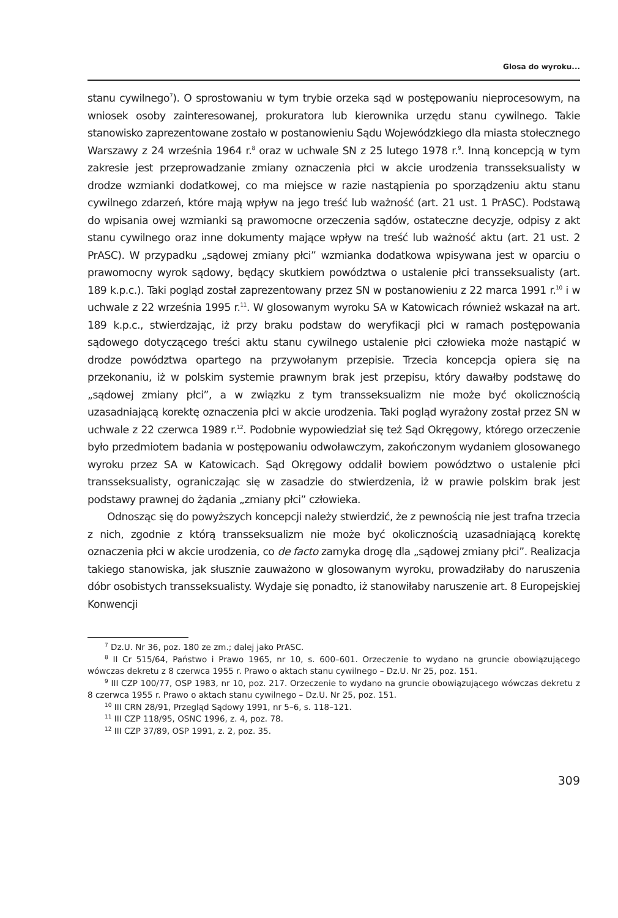Glosa do wyroku...
stanu cywilnego<sup>7</sup>). O sprostowaniu w tym trybie orzeka sąd w postępowaniu nieprocesowym, na wniosek osoby zainteresowanej, prokuratora lub kierownika urzędu stanu cywilnego. Takie stanowisko zaprezentowane zostało w postanowieniu Sądu Wojewódzkiego dla miasta stołecznego Warszawy z 24 września 1964 r.<sup>8</sup> oraz w uchwale SN z 25 lutego 1978 r.<sup>9</sup>. Inną koncepcją w tym zakresie jest przeprowadzanie zmiany oznaczenia płci w akcie urodzenia transseksualisty w drodze wzmianki dodatkowej, co ma miejsce w razie nastąpienia po sporządzeniu aktu stanu cywilnego zdarzeń, które mają wpływ na jego treść lub ważność (art. 21 ust. 1 PrASC). Podstawą do wpisania owej wzmianki są prawomocne orzeczenia sądów, ostateczne decyzje, odpisy z akt stanu cywilnego oraz inne dokumenty mające wpływ na treść lub ważność aktu (art. 21 ust. 2 PrASC). W przypadku „sądowej zmiany płci” wzmianka dodatkowa wpisywana jest w oparciu o prawomocny wyrok sądowy, będący skutkiem powództwa o ustalenie płci transseksualisty (art. 189 k.p.c.). Taki pogląd został zaprezentowany przez SN w postanowieniu z 22 marca 1991 r.<sup>10</sup> i w uchwale z 22 września 1995 r.<sup>11</sup>. W glosowanym wyroku SA w Katowicach również wskazał na art. 189 k.p.c., stwierdzając, iż przy braku podstaw do weryfikacji płci w ramach postępowania sądowego dotyczącego treści aktu stanu cywilnego ustalenie płci człowieka może nastąpić w drodze powództwa opartego na przywołanym przepisie. Trzecia koncepcja opiera się na przekonaniu, iż w polskim systemie prawnym brak jest przepisu, który dawałby podstawę do „sądowej zmiany płci”, a w związku z tym transseksualizm nie może być okolicznością uzasadniającą korektę oznaczenia płci w akcie urodzenia. Taki pogląd wyrażony został przez SN w uchwale z 22 czerwca 1989 r.<sup>12</sup>. Podobnie wypowiedział się też Sąd Okręgowy, którego orzeczenie było przedmiotem badania w postępowaniu odwoławczym, zakończonym wydaniem glosowanego wyroku przez SA w Katowicach. Sąd Okręgowy oddalił bowiem powództwo o ustalenie płci transseksualisty, ograniczając się w zasadzie do stwierdzenia, iż w prawie polskim brak jest podstawy prawnej do żądania „zmiany płci” człowieka.
Odnosząc się do powyższych koncepcji należy stwierdzić, że z pewnością nie jest trafna trzecia z nich, zgodnie z którą transseksualizm nie może być okolicznością uzasadniającą korektę oznaczenia płci w akcie urodzenia, co de facto zamyka drogę dla „sądowej zmiany płci”. Realizacja takiego stanowiska, jak słusznie zauważono w glosowanym wyroku, prowadziłaby do naruszenia dóbr osobistych transseksualisty. Wydaje się ponadto, iż stanowiłaby naruszenie art. 8 Europejskiej Konwencji
<sup>7</sup> Dz.U. Nr 36, poz. 180 ze zm.; dalej jako PrASC.
<sup>8</sup> II Cr 515/64, Państwo i Prawo 1965, nr 10, s. 600–601. Orzeczenie to wydano na gruncie obowiązującego wówczas dekretu z 8 czerwca 1955 r. Prawo o aktach stanu cywilnego – Dz.U. Nr 25, poz. 151.
<sup>9</sup> III CZP 100/77, OSP 1983, nr 10, poz. 217. Orzeczenie to wydano na gruncie obowiązującego wówczas dekretu z 8 czerwca 1955 r. Prawo o aktach stanu cywilnego – Dz.U. Nr 25, poz. 151.
<sup>10</sup> III CRN 28/91, Przegląd Sądowy 1991, nr 5–6, s. 118–121.
<sup>11</sup> III CZP 118/95, OSNC 1996, z. 4, poz. 78.
<sup>12</sup> III CZP 37/89, OSP 1991, z. 2, poz. 35.
309